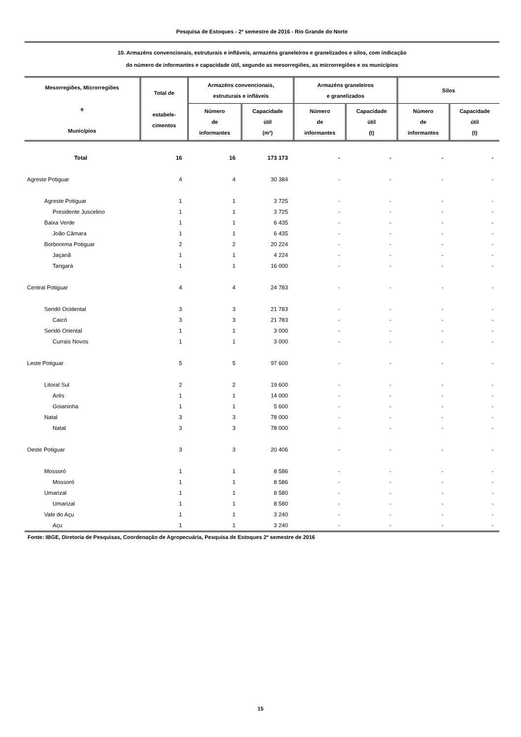Pesquisa de Estoques - 2º semestre de 2016 - Rio Grande do Norte
10. Armazéns convencionais, estruturais e infláveis, armazéns graneleiros e granelizados e silos, com indicação
do número de informantes e capacidade útil, segundo as mesorregiões, as microrregiões e os municípios
| Mesorregiões, Microrregiões e Municípios | Total de estabele- cimentos | Armazéns convencionais, estruturais e infláveis | | Armazéns graneleiros e granelizados | | Silos | |
| --- | --- | --- | --- | --- | --- | --- | --- |
| | | Número de informantes | Capacidade útil (m³) | Número de informantes | Capacidade útil (t) | Número de informantes | Capacidade útil (t) |
| Total | 16 | 16 | 173 173 | - | - | - | - |
| Agreste Potiguar | 4 | 4 | 30 384 | - | - | - | - |
| Agreste Potiguar | 1 | 1 | 3 725 | - | - | - | - |
| Presidente Juscelino | 1 | 1 | 3 725 | - | - | - | - |
| Baixa Verde | 1 | 1 | 6 435 | - | - | - | - |
| João Câmara | 1 | 1 | 6 435 | - | - | - | - |
| Borborema Potiguar | 2 | 2 | 20 224 | - | - | - | - |
| Jaçanã | 1 | 1 | 4 224 | - | - | - | - |
| Tangará | 1 | 1 | 16 000 | - | - | - | - |
| Central Potiguar | 4 | 4 | 24 783 | - | - | - | - |
| Seridó Ocidental | 3 | 3 | 21 783 | - | - | - | - |
| Caicó | 3 | 3 | 21 783 | - | - | - | - |
| Seridó Oriental | 1 | 1 | 3 000 | - | - | - | - |
| Currais Novos | 1 | 1 | 3 000 | - | - | - | - |
| Leste Potiguar | 5 | 5 | 97 600 | - | - | - | - |
| Litoral Sul | 2 | 2 | 19 600 | - | - | - | - |
| Arês | 1 | 1 | 14 000 | - | - | - | - |
| Goianinha | 1 | 1 | 5 600 | - | - | - | - |
| Natal | 3 | 3 | 78 000 | - | - | - | - |
| Natal | 3 | 3 | 78 000 | - | - | - | - |
| Oeste Potiguar | 3 | 3 | 20 406 | - | - | - | - |
| Mossoró | 1 | 1 | 8 586 | - | - | - | - |
| Mossoró | 1 | 1 | 8 586 | - | - | - | - |
| Umarizal | 1 | 1 | 8 580 | - | - | - | - |
| Umarizal | 1 | 1 | 8 580 | - | - | - | - |
| Vale do Açu | 1 | 1 | 3 240 | - | - | - | - |
| Açu | 1 | 1 | 3 240 | - | - | - | - |
Fonte: IBGE, Diretoria de Pesquisas, Coordenação de Agropecuária, Pesquisa de Estoques 2º semestre de 2016
15